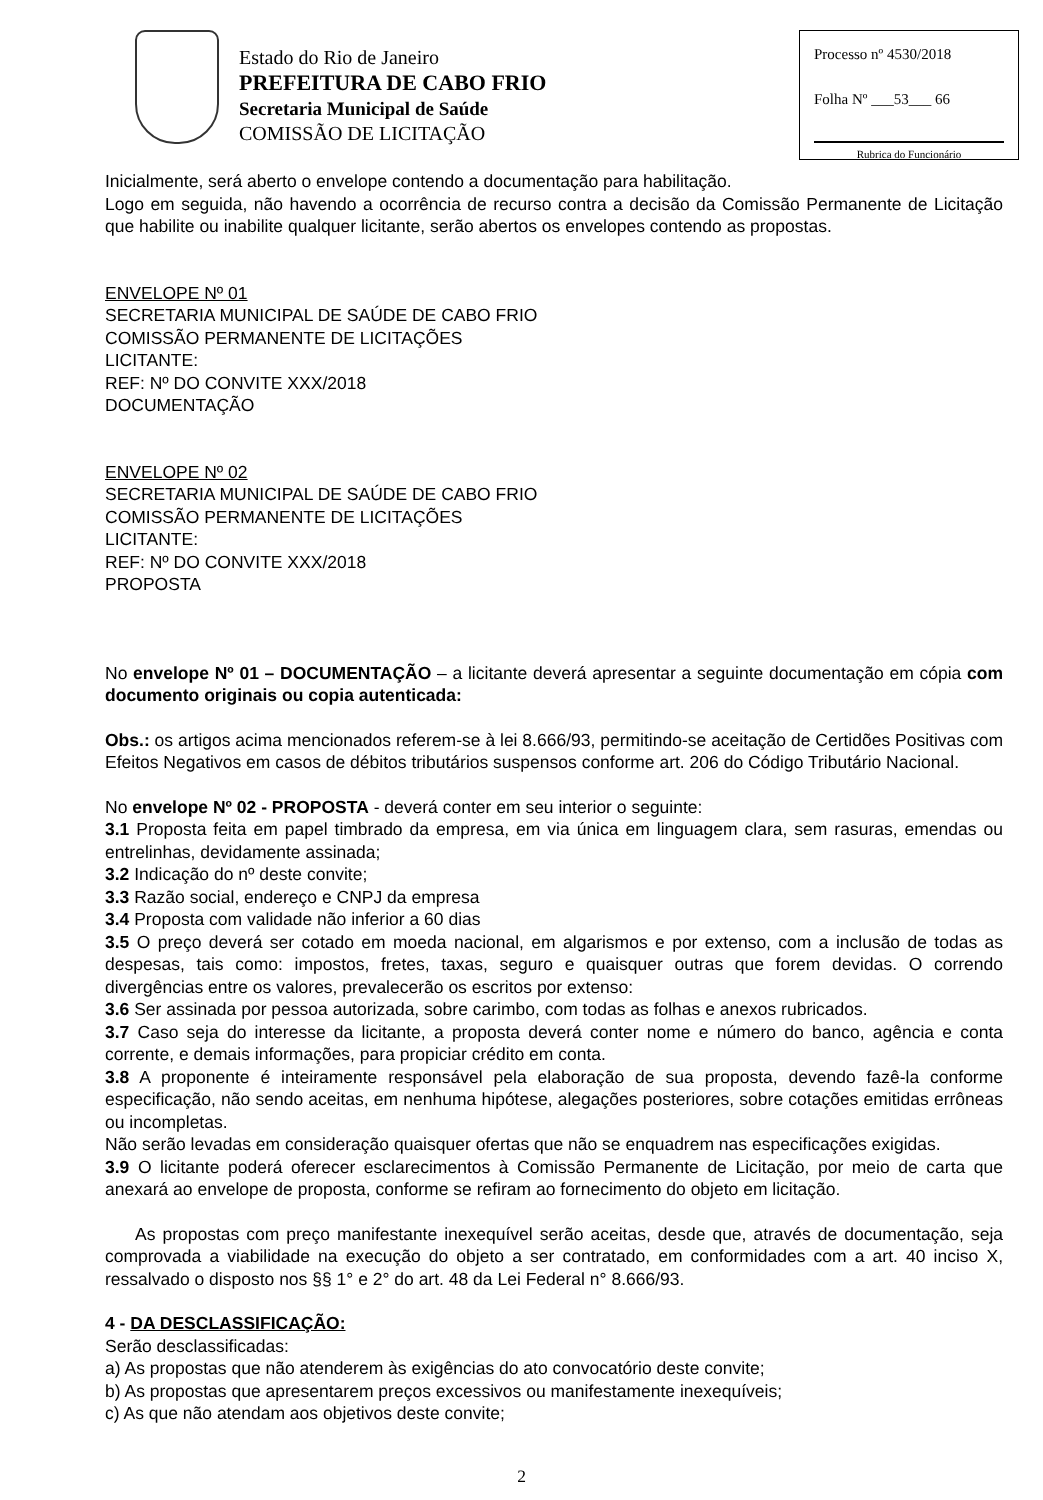Estado do Rio de Janeiro
PREFEITURA DE CABO FRIO
Secretaria Municipal de Saúde
COMISSÃO DE LICITAÇÃO
Processo nº 4530/2018
Folha Nº ___53___ 66
Rubrica do Funcionário
Inicialmente, será aberto o envelope contendo a documentação para habilitação.
Logo em seguida, não havendo a ocorrência de recurso contra a decisão da Comissão Permanente de Licitação que habilite ou inabilite qualquer licitante, serão abertos os envelopes contendo as propostas.
ENVELOPE Nº 01
SECRETARIA MUNICIPAL DE SAÚDE DE CABO FRIO
COMISSÃO PERMANENTE DE LICITAÇÕES
LICITANTE:
REF: Nº DO CONVITE XXX/2018
DOCUMENTAÇÃO
ENVELOPE Nº 02
SECRETARIA MUNICIPAL DE SAÚDE DE CABO FRIO
COMISSÃO PERMANENTE DE LICITAÇÕES
LICITANTE:
REF: Nº DO CONVITE XXX/2018
PROPOSTA
No envelope Nº 01 – DOCUMENTAÇÃO – a licitante deverá apresentar a seguinte documentação em cópia com documento originais ou copia autenticada:
Obs.: os artigos acima mencionados referem-se à lei 8.666/93, permitindo-se aceitação de Certidões Positivas com Efeitos Negativos em casos de débitos tributários suspensos conforme art. 206 do Código Tributário Nacional.
No envelope Nº 02 - PROPOSTA - deverá conter em seu interior o seguinte:
3.1 Proposta feita em papel timbrado da empresa, em via única em linguagem clara, sem rasuras, emendas ou entrelinhas, devidamente assinada;
3.2 Indicação do nº deste convite;
3.3 Razão social, endereço e CNPJ da empresa
3.4 Proposta com validade não inferior a 60 dias
3.5 O preço deverá ser cotado em moeda nacional, em algarismos e por extenso, com a inclusão de todas as despesas, tais como: impostos, fretes, taxas, seguro e quaisquer outras que forem devidas. O correndo divergências entre os valores, prevalecerão os escritos por extenso:
3.6 Ser assinada por pessoa autorizada, sobre carimbo, com todas as folhas e anexos rubricados.
3.7 Caso seja do interesse da licitante, a proposta deverá conter nome e número do banco, agência e conta corrente, e demais informações, para propiciar crédito em conta.
3.8 A proponente é inteiramente responsável pela elaboração de sua proposta, devendo fazê-la conforme especificação, não sendo aceitas, em nenhuma hipótese, alegações posteriores, sobre cotações emitidas errôneas ou incompletas.
Não serão levadas em consideração quaisquer ofertas que não se enquadrem nas especificações exigidas.
3.9 O licitante poderá oferecer esclarecimentos à Comissão Permanente de Licitação, por meio de carta que anexará ao envelope de proposta, conforme se refiram ao fornecimento do objeto em licitação.
As propostas com preço manifestante inexequível serão aceitas, desde que, através de documentação, seja comprovada a viabilidade na execução do objeto a ser contratado, em conformidades com a art. 40 inciso X, ressalvado o disposto nos §§ 1° e 2° do art. 48 da Lei Federal n° 8.666/93.
4 - DA DESCLASSIFICAÇÃO:
Serão desclassificadas:
a) As propostas que não atenderem às exigências do ato convocatório deste convite;
b) As propostas que apresentarem preços excessivos ou manifestamente inexequíveis;
c) As que não atendam aos objetivos deste convite;
2